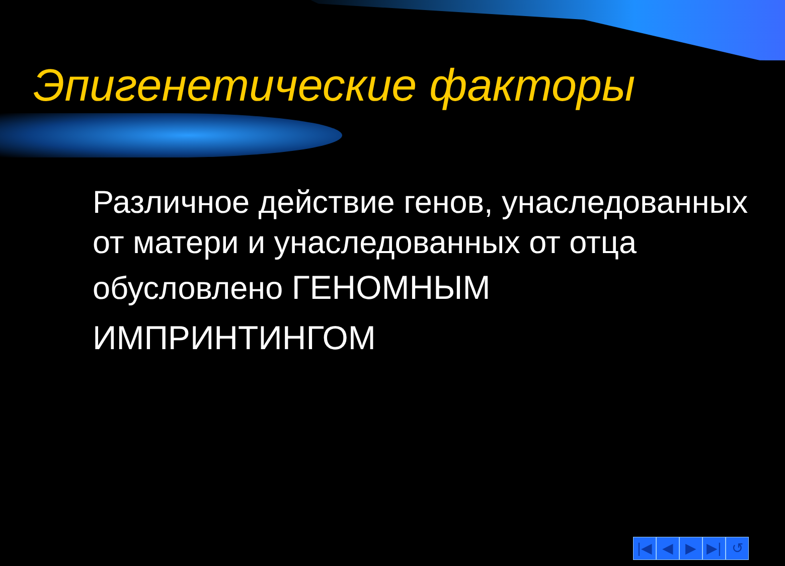Эпигенетические факторы
Различное действие генов, унаследованных от матери и унаследованных от отца обусловлено ГЕНОМНЫМ ИМПРИНТИНГОМ
|◀ ◀ ▶ ▶| ↺